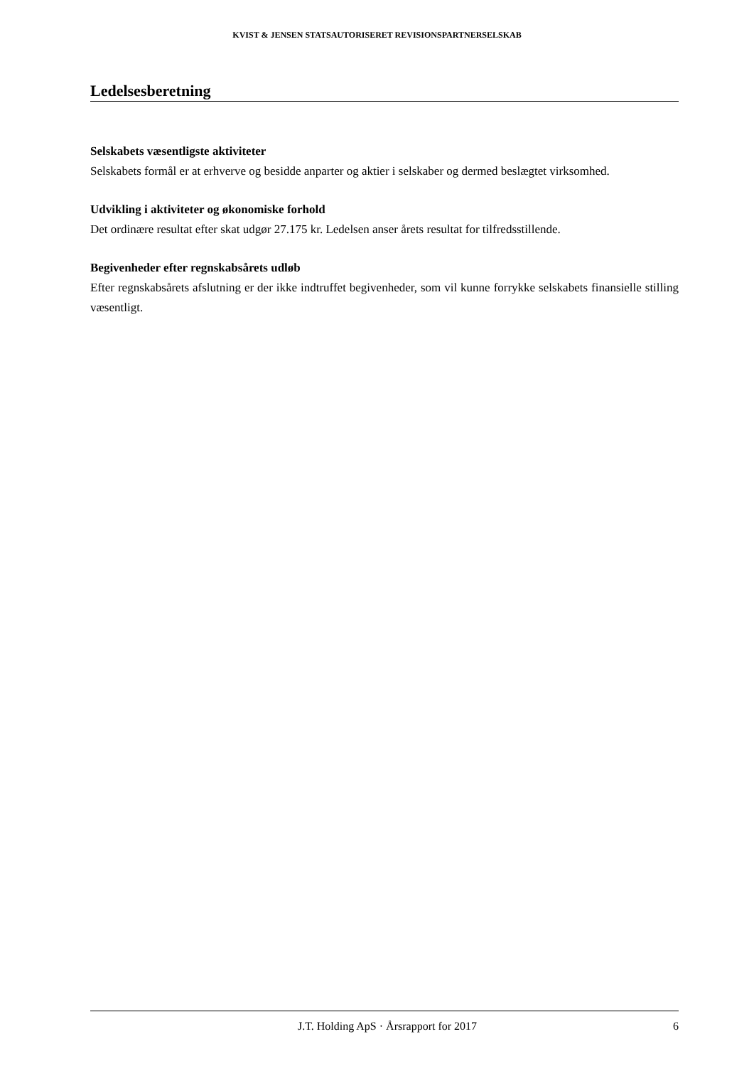KVIST & JENSEN STATSAUTORISERET REVISIONSPARTNERSELSKAB
Ledelsesberetning
Selskabets væsentligste aktiviteter
Selskabets formål er at erhverve og besidde anparter og aktier i selskaber og dermed beslægtet virksomhed.
Udvikling i aktiviteter og økonomiske forhold
Det ordinære resultat efter skat udgør 27.175 kr. Ledelsen anser årets resultat for tilfredsstillende.
Begivenheder efter regnskabsårets udløb
Efter regnskabsårets afslutning er der ikke indtruffet begivenheder, som vil kunne forrykke selskabets finansielle stilling væsentligt.
J.T. Holding ApS · Årsrapport for 2017 6